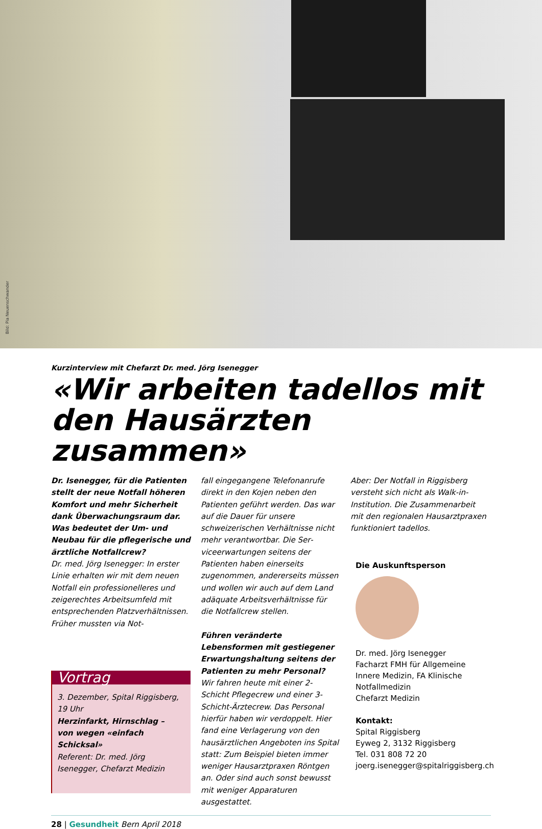Bild: Pia Neuenschwander
Kurzinterview mit Chefarzt Dr. med. Jörg Isenegger
«Wir arbeiten tadellos mit den Hausärzten zusammen»
Dr. Isenegger, für die Patienten stellt der neue Notfall höheren Komfort und mehr Sicherheit dank Überwachungs­raum dar. Was bedeutet der Um- und Neubau für die pflegerische und ärztli­che Notfallcrew?
Dr. med. Jörg Isenegger: In erster Linie erhalten wir mit dem neuen Notfall ein professionelleres und zeigerechtes Ar­beitsumfeld mit entsprechenden Platz­verhältnissen. Früher mussten via Not-
Vortrag
3. Dezember, Spital Riggisberg, 19 Uhr
Herzinfarkt, Hirnschlag –
von wegen «einfach Schicksal»
Referent: Dr. med. Jörg Isenegger, Chefarzt Medizin
fall eingegangene Telefonanrufe direkt in den Kojen neben den Patienten ge­führt werden. Das war auf die Dauer für unsere schweizerischen Verhältnis­se nicht mehr verantwortbar. Die Ser­viceerwartungen seitens der Patienten haben einerseits zugenommen, ande­rerseits müssen und wollen wir auch auf dem Land adäquate Arbeitsverhält­nisse für die Notfallcrew stellen.
Führen veränderte Lebensformen mit gestiegener Erwartungshaltung sei­tens der Patienten zu mehr Personal?
Wir fahren heute mit einer 2-Schicht Pflegecrew und einer 3-Schicht-Ärzte­crew. Das Personal hierfür haben wir verdoppelt. Hier fand eine Verlagerung von den hausärztlichen Angeboten ins Spital statt: Zum Beispiel bieten immer weniger Hausarztpraxen Röntgen an. Oder sind auch sonst bewusst mit we­niger Apparaturen ausgestattet.
Aber: Der Notfall in Riggisberg versteht sich nicht als Walk-in-Institution. Die Zusammenarbeit mit den regionalen Hausarztpraxen funktioniert tadellos.
Die Auskunftsperson
Dr. med. Jörg Isenegger
Facharzt FMH für Allgemeine Innere Medizin, FA Klinische Notfallmedizin
Chefarzt Medizin
Kontakt:
Spital Riggisberg
Eyweg 2, 3132 Riggisberg
Tel. 031 808 72 20
joerg.isenegger@spitalriggisberg.ch
28 | Gesundheit Bern April 2018